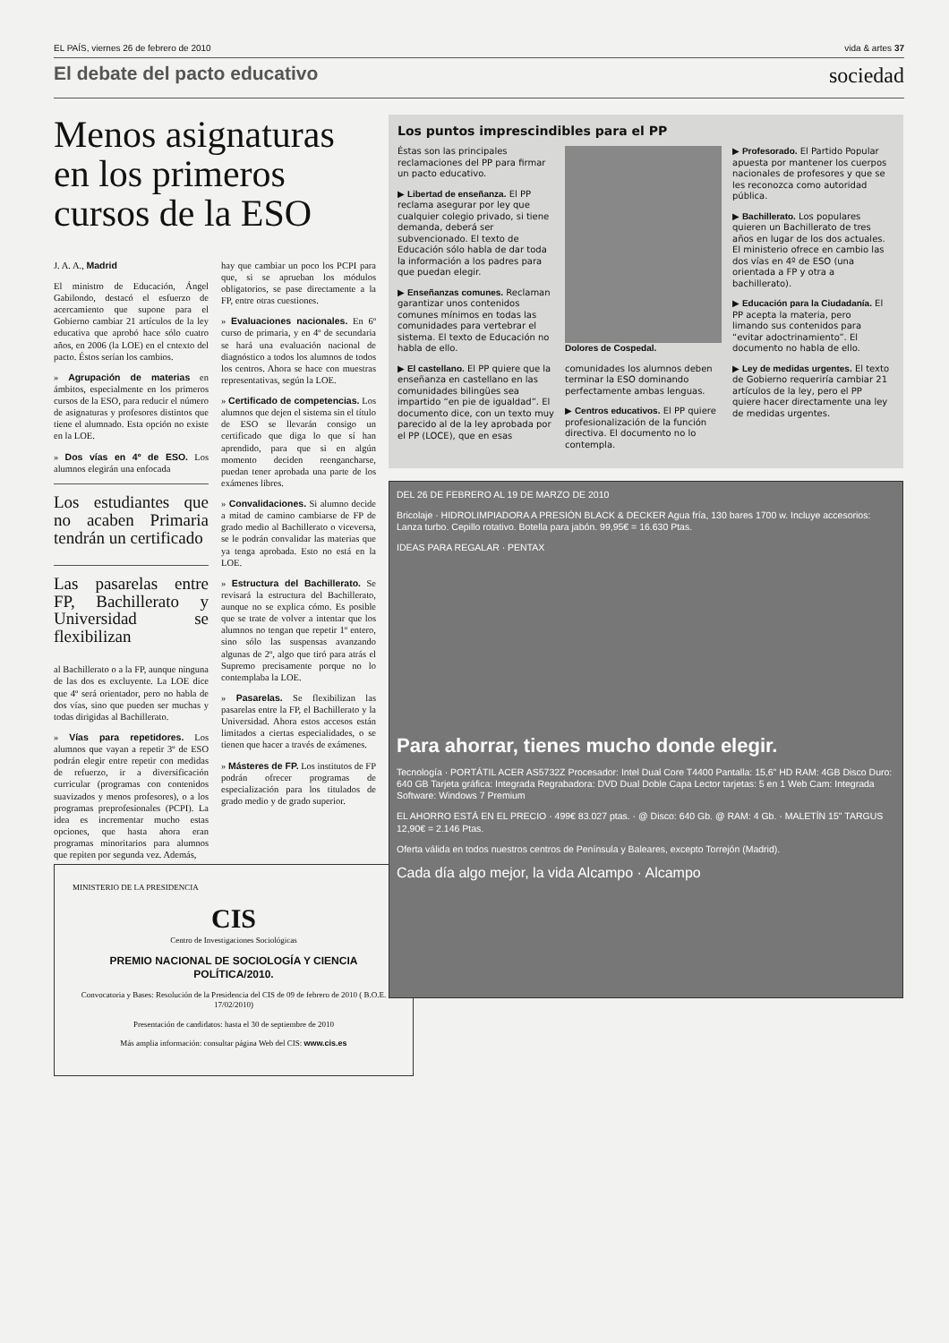EL PAÍS, viernes 26 de febrero de 2010 vida & artes 37
El debate del pacto educativo sociedad
Menos asignaturas en los primeros cursos de la ESO
J. A. A., Madrid
El ministro de Educación, Ángel Gabilondo, destacó el esfuerzo de acercamiento que supone para el Gobierno cambiar 21 artículos de la ley educativa que aprobó hace sólo cuatro años, en 2006 (la LOE) en el cntexto del pacto. Éstos serían los cambios.
» Agrupación de materias en ámbitos, especialmente en los primeros cursos de la ESO, para reducir el número de asignaturas y profesores distintos que tiene el alumnado. Esta opción no existe en la LOE.
» Dos vías en 4º de ESO. Los alumnos elegirán una enfocada
Los estudiantes que no acaben Primaria tendrán un certificado
Las pasarelas entre FP, Bachillerato y Universidad se flexibilizan
al Bachillerato o a la FP, aunque ninguna de las dos es excluyente. La LOE dice que 4º será orientador, pero no habla de dos vías, sino que pueden ser muchas y todas dirigidas al Bachillerato.
» Vías para repetidores. Los alumnos que vayan a repetir 3º de ESO podrán elegir entre repetir con medidas de refuerzo, ir a diversificación curricular (programas con contenidos suavizados y menos profesores), o a los programas preprofesionales (PCPI). La idea es incrementar mucho estas opciones, que hasta ahora eran programas minoritarios para alumnos que repiten por segunda vez. Además,
hay que cambiar un poco los PCPI para que, si se aprueban los módulos obligatorios, se pase directamente a la FP, entre otras cuestiones.
» Evaluaciones nacionales. En 6º curso de primaria, y en 4º de secundaria se hará una evaluación nacional de diagnóstico a todos los alumnos de todos los centros. Ahora se hace con muestras representativas, según la LOE.
» Certificado de competencias. Los alumnos que dejen el sistema sin el título de ESO se llevarán consigo un certificado que diga lo que sí han aprendido, para que si en algún momento deciden reengancharse, puedan tener aprobada una parte de los exámenes libres.
» Convalidaciones. Si alumno decide a mitad de camino cambiarse de FP de grado medio al Bachillerato o viceversa, se le podrán convalidar las materias que ya tenga aprobada. Esto no está en la LOE.
» Estructura del Bachillerato. Se revisará la estructura del Bachillerato, aunque no se explica cómo. Es posible que se trate de volver a intentar que los alumnos no tengan que repetir 1º entero, sino sólo las suspensas avanzando algunas de 2º, algo que tiró para atrás el Supremo precisamente porque no lo contemplaba la LOE.
» Pasarelas. Se flexibilizan las pasarelas entre la FP, el Bachillerato y la Universidad. Ahora estos accesos están limitados a ciertas especialidades, o se tienen que hacer a través de exámenes.
» Másteres de FP. Los institutos de FP podrán ofrecer programas de especialización para los titulados de grado medio y de grado superior.
Los puntos imprescindibles para el PP
Éstas son las principales reclamaciones del PP para firmar un pacto educativo.
▶ Libertad de enseñanza. El PP reclama asegurar por ley que cualquier colegio privado, si tiene demanda, deberá ser subvencionado. El texto de Educación sólo habla de dar toda la información a los padres para que puedan elegir.
▶ Enseñanzas comunes. Reclaman garantizar unos contenidos comunes mínimos en todas las comunidades para vertebrar el sistema. El texto de Educación no habla de ello.
▶ El castellano. El PP quiere que la enseñanza en castellano en las comunidades bilingües sea impartido “en pie de igualdad”. El documento dice, con un texto muy parecido al de la ley aprobada por el PP (LOCE), que en esas
Dolores de Cospedal.
comunidades los alumnos deben terminar la ESO dominando perfectamente ambas lenguas.
▶ Centros educativos. El PP quiere profesionalización de la función directiva. El documento no lo contempla.
▶ Profesorado. El Partido Popular apuesta por mantener los cuerpos nacionales de profesores y que se les reconozca como autoridad pública.
▶ Bachillerato. Los populares quieren un Bachillerato de tres años en lugar de los dos actuales. El ministerio ofrece en cambio las dos vías en 4º de ESO (una orientada a FP y otra a bachillerato).
▶ Educación para la Ciudadanía. El PP acepta la materia, pero limando sus contenidos para “evitar adoctrinamiento”. El documento no habla de ello.
▶ Ley de medidas urgentes. El texto de Gobierno requeriría cambiar 21 artículos de la ley, pero el PP quiere hacer directamente una ley de medidas urgentes.
DEL 26 DE FEBRERO AL 19 DE MARZO DE 2010
Bricolaje · HIDROLIMPIADORA A PRESIÓN BLACK & DECKER Agua fría, 130 bares 1700 w. Incluye accesorios: Lanza turbo. Cepillo rotativo. Botella para jabón. 99,95€ = 16.630 Ptas.
IDEAS PARA REGALAR · PENTAX
Para ahorrar, tienes mucho donde elegir.
Tecnología · PORTÁTIL ACER AS5732Z Procesador: Intel Dual Core T4400 Pantalla: 15,6" HD RAM: 4GB Disco Duro: 640 GB Tarjeta gráfica: Integrada Regrabadora: DVD Dual Doble Capa Lector tarjetas: 5 en 1 Web Cam: Integrada Software: Windows 7 Premium
EL AHORRO ESTÁ EN EL PRECIO · 499€ 83.027 ptas. · @ Disco: 640 Gb. @ RAM: 4 Gb. · MALETÍN 15" TARGUS 12,90€ = 2.146 Ptas.
Oferta válida en todos nuestros centros de Península y Baleares, excepto Torrejón (Madrid).
Cada día algo mejor, la vida Alcampo · Alcampo
MINISTERIO DE LA PRESIDENCIA
CIS
Centro de Investigaciones Sociológicas
PREMIO NACIONAL DE SOCIOLOGÍA Y CIENCIA POLÍTICA/2010.
Convocatoria y Bases: Resolución de la Presidencia del CIS de 09 de febrero de 2010 ( B.O.E. 17/02/2010)
Presentación de candidatos: hasta el 30 de septiembre de 2010
Más amplia información: consultar página Web del CIS: www.cis.es